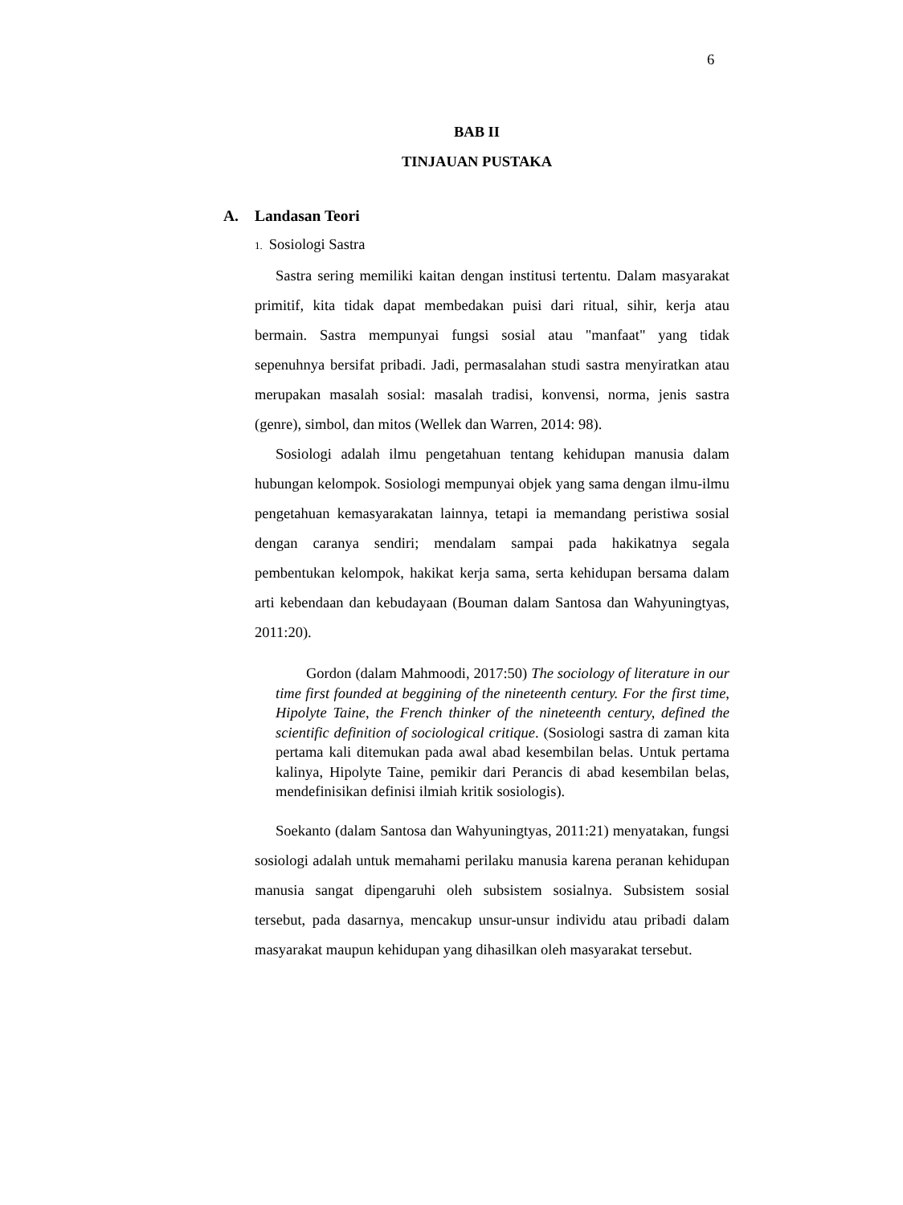6
BAB II
TINJAUAN PUSTAKA
A. Landasan Teori
1. Sosiologi Sastra
Sastra sering memiliki kaitan dengan institusi tertentu. Dalam masyarakat primitif, kita tidak dapat membedakan puisi dari ritual, sihir, kerja atau bermain. Sastra mempunyai fungsi sosial atau "manfaat" yang tidak sepenuhnya bersifat pribadi. Jadi, permasalahan studi sastra menyiratkan atau merupakan masalah sosial: masalah tradisi, konvensi, norma, jenis sastra (genre), simbol, dan mitos (Wellek dan Warren, 2014: 98).
Sosiologi adalah ilmu pengetahuan tentang kehidupan manusia dalam hubungan kelompok. Sosiologi mempunyai objek yang sama dengan ilmu-ilmu pengetahuan kemasyarakatan lainnya, tetapi ia memandang peristiwa sosial dengan caranya sendiri; mendalam sampai pada hakikatnya segala pembentukan kelompok, hakikat kerja sama, serta kehidupan bersama dalam arti kebendaan dan kebudayaan (Bouman dalam Santosa dan Wahyuningtyas, 2011:20).
Gordon (dalam Mahmoodi, 2017:50) The sociology of literature in our time first founded at beggining of the nineteenth century. For the first time, Hipolyte Taine, the French thinker of the nineteenth century, defined the scientific definition of sociological critique. (Sosiologi sastra di zaman kita pertama kali ditemukan pada awal abad kesembilan belas. Untuk pertama kalinya, Hipolyte Taine, pemikir dari Perancis di abad kesembilan belas, mendefinisikan definisi ilmiah kritik sosiologis).
Soekanto (dalam Santosa dan Wahyuningtyas, 2011:21) menyatakan, fungsi sosiologi adalah untuk memahami perilaku manusia karena peranan kehidupan manusia sangat dipengaruhi oleh subsistem sosialnya. Subsistem sosial tersebut, pada dasarnya, mencakup unsur-unsur individu atau pribadi dalam masyarakat maupun kehidupan yang dihasilkan oleh masyarakat tersebut.